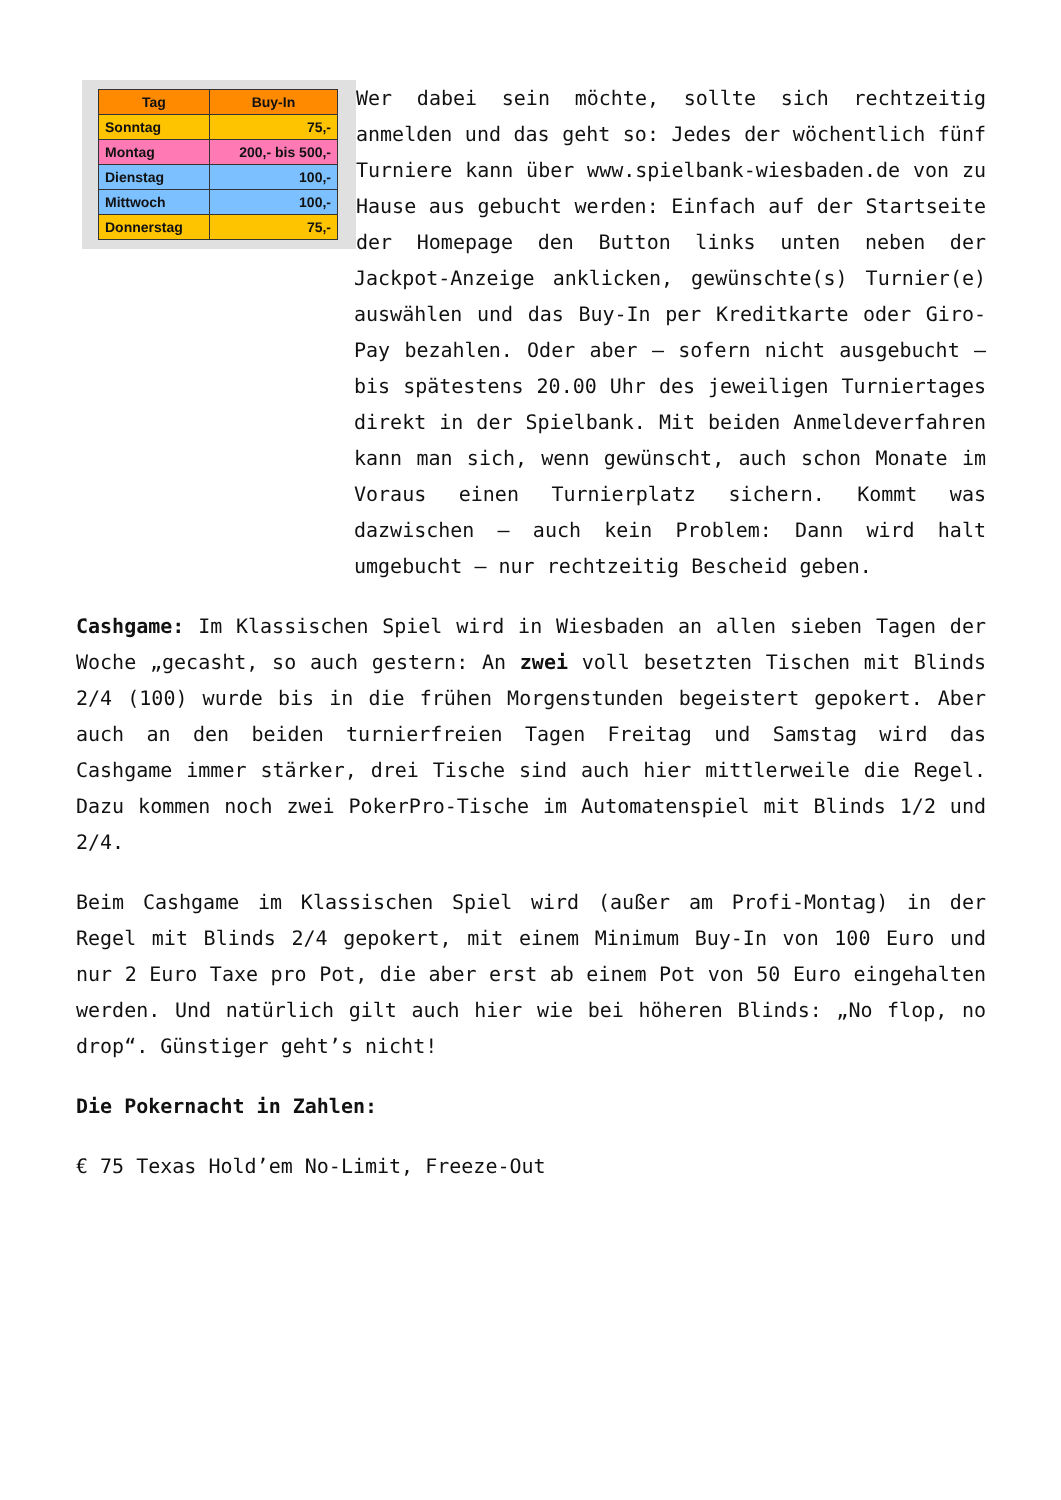| Tag | Buy-In |
| --- | --- |
| Sonntag | 75,- |
| Montag | 200,- bis 500,- |
| Dienstag | 100,- |
| Mittwoch | 100,- |
| Donnerstag | 75,- |
Wer dabei sein möchte, sollte sich rechtzeitig anmelden und das geht so: Jedes der wöchentlich fünf Turniere kann über www.spielbank-wiesbaden.de von zu Hause aus gebucht werden: Einfach auf der Startseite der Homepage den Button links unten neben der Jackpot-Anzeige anklicken, gewünschte(s) Turnier(e) auswählen und das Buy-In per Kreditkarte oder Giro-Pay bezahlen. Oder aber – sofern nicht ausgebucht – bis spätestens 20.00 Uhr des jeweiligen Turniertages direkt in der Spielbank. Mit beiden Anmeldeverfahren kann man sich, wenn gewünscht, auch schon Monate im Voraus einen Turnierplatz sichern. Kommt was dazwischen – auch kein Problem: Dann wird halt umgebucht – nur rechtzeitig Bescheid geben.
Cashgame: Im Klassischen Spiel wird in Wiesbaden an allen sieben Tagen der Woche „gecasht, so auch gestern: An zwei voll besetzten Tischen mit Blinds 2/4 (100) wurde bis in die frühen Morgenstunden begeistert gepokert. Aber auch an den beiden turnierfreien Tagen Freitag und Samstag wird das Cashgame immer stärker, drei Tische sind auch hier mittlerweile die Regel. Dazu kommen noch zwei PokerPro-Tische im Automatenspiel mit Blinds 1/2 und 2/4.
Beim Cashgame im Klassischen Spiel wird (außer am Profi-Montag) in der Regel mit Blinds 2/4 gepokert, mit einem Minimum Buy-In von 100 Euro und nur 2 Euro Taxe pro Pot, die aber erst ab einem Pot von 50 Euro eingehalten werden. Und natürlich gilt auch hier wie bei höheren Blinds: „No flop, no drop“. Günstiger geht’s nicht!
Die Pokernacht in Zahlen:
€ 75 Texas Hold’em No-Limit, Freeze-Out